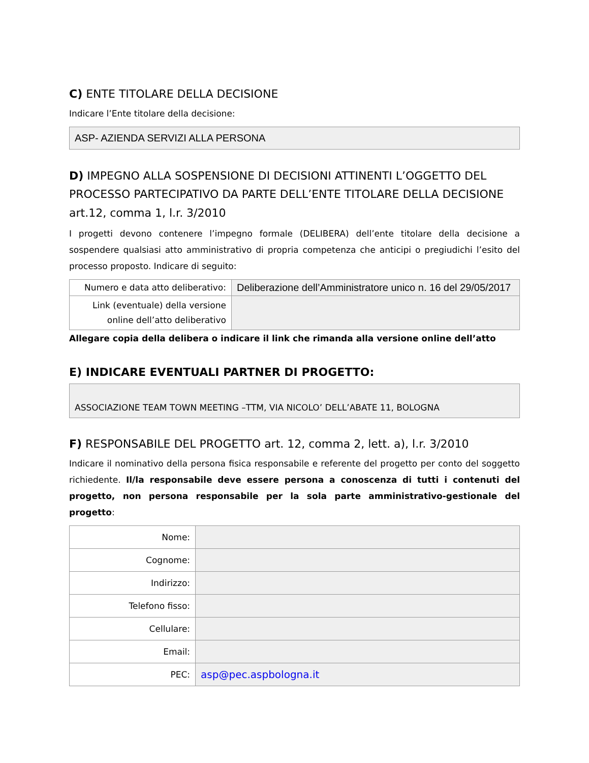C) ENTE TITOLARE DELLA DECISIONE
Indicare l’Ente titolare della decisione:
ASP- AZIENDA SERVIZI ALLA PERSONA
D) IMPEGNO ALLA SOSPENSIONE DI DECISIONI ATTINENTI L’OGGETTO DEL PROCESSO PARTECIPATIVO DA PARTE DELL’ENTE TITOLARE DELLA DECISIONE art.12, comma 1, l.r. 3/2010
I progetti devono contenere l’impegno formale (DELIBERA) dell’ente titolare della decisione a sospendere qualsiasi atto amministrativo di propria competenza che anticipi o pregiudichi l’esito del processo proposto. Indicare di seguito:
| Numero e data atto deliberativo: | Deliberazione dell’Amministratore unico n. 16 del 29/05/2017 |
| Link (eventuale) della versione online dell’atto deliberativo | |
Allegare copia della delibera o indicare il link che rimanda alla versione online dell’atto
E) INDICARE EVENTUALI PARTNER DI PROGETTO:
ASSOCIAZIONE TEAM TOWN MEETING –TTM, VIA NICOLO’ DELL’ABATE 11, BOLOGNA
F) RESPONSABILE DEL PROGETTO art. 12, comma 2, lett. a), l.r. 3/2010
Indicare il nominativo della persona fisica responsabile e referente del progetto per conto del soggetto richiedente. Il/la responsabile deve essere persona a conoscenza di tutti i contenuti del progetto, non persona responsabile per la sola parte amministrativo-gestionale del progetto:
| Nome: | |
| Cognome: | |
| Indirizzo: | |
| Telefono fisso: | |
| Cellulare: | |
| Email: | |
| PEC: | asp@pec.aspbologna.it |